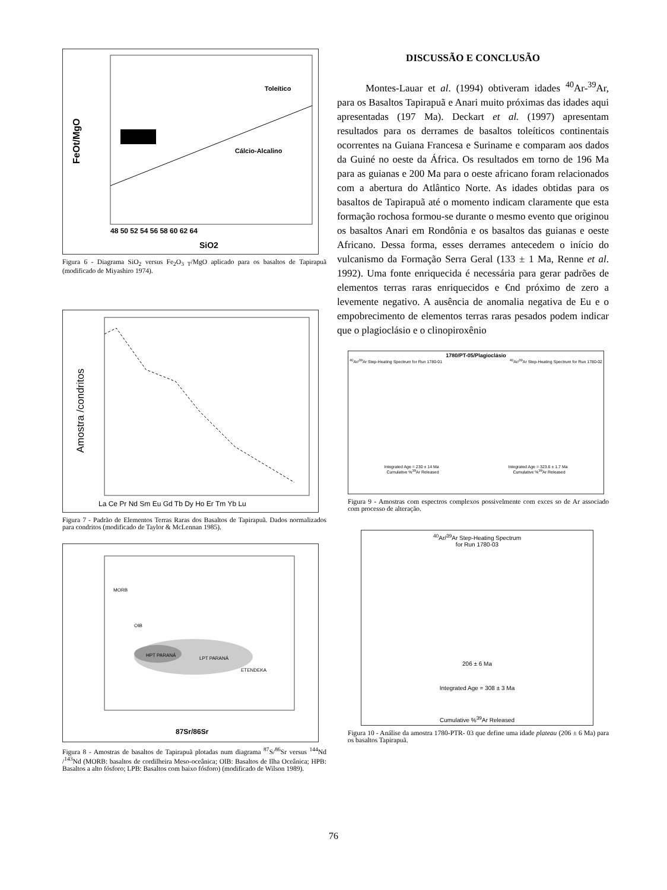FeOt/MgO
Toleítico
Cálcio-Alcalino
SiO2
48 50 52 54 56 58 60 62 64
Figura 6 - Diagrama SiO<sub>2</sub> versus Fe<sub>2</sub>O<sub>3 T</sub>/MgO aplicado para os basaltos de Tapirapuã (modificado de Miyashiro 1974).
Amostra /condritos
La Ce Pr Nd Sm Eu Gd Tb Dy Ho Er Tm Yb Lu
Figura 7 - Padrão de Elementos Terras Raras dos Basaltos de Tapirapuã. Dados normalizados para condritos (modificado de Taylor & McLennan 1985).
MORB
OIB
HPT PARANÁ
LPT PARANÁ
ETENDEKA
87Sr/86Sr
Figura 8 - Amostras de basaltos de Tapirapuã plotadas num diagrama <sup>87</sup>S/<sup>86</sup>Sr versus <sup>144</sup>Nd /<sup>143</sup>Nd (MORB: basaltos de cordilheira Meso-oceânica; OIB: Basaltos de Ilha Oceânica; HPB: Basaltos a alto fósforo; LPB: Basaltos com baixo fósforo) (modificado de Wilson 1989).
DISCUSSÃO E CONCLUSÃO
Montes-Lauar et al. (1994) obtiveram idades <sup>40</sup>Ar-<sup>39</sup>Ar, para os Basaltos Tapirapuã e Anari muito próximas das idades aqui apresentadas (197 Ma). Deckart et al. (1997) apresentam resultados para os derrames de basaltos toleíticos continentais ocorrentes na Guiana Francesa e Suriname e comparam aos dados da Guiné no oeste da África. Os resultados em torno de 196 Ma para as guianas e 200 Ma para o oeste africano foram relacionados com a abertura do Atlântico Norte. As idades obtidas para os basaltos de Tapirapuã até o momento indicam claramente que esta formação rochosa formou-se durante o mesmo evento que originou os basaltos Anari em Rondônia e os basaltos das guianas e oeste Africano. Dessa forma, esses derrames antecedem o início do vulcanismo da Formação Serra Geral (133 ± 1 Ma, Renne et al. 1992). Uma fonte enriquecida é necessária para gerar padrões de elementos terras raras enriquecidos e €nd próximo de zero a levemente negativo. A ausência de anomalia negativa de Eu e o empobrecimento de elementos terras raras pesados podem indicar que o plagioclásio e o clinopiroxênio
1780/PT-05/Plagioclásio
<sup>40</sup>Ar/<sup>39</sup>Ar Step-Heating Spectrum for Run 1780-01 <sup>40</sup>Ar/<sup>39</sup>Ar Step-Heating Spectrum for Run 1780-02
Integrated Age = 230 ± 14 Ma Integrated Age = 323.6 ± 1.7 Ma
Cumulative %<sup>39</sup>Ar Released Cumulative %<sup>39</sup>Ar Released
Figura 9 - Amostras com espectros complexos possivelmente com exces so de Ar associado com processo de alteração.
<sup>40</sup>Ar/<sup>39</sup>Ar Step-Heating Spectrum
for Run 1780-03
206 ± 6 Ma
Integrated Age = 308 ± 3 Ma
Cumulative %<sup>39</sup>Ar Released
Figura 10 - Análise da amostra 1780-PTR- 03 que define uma idade plateau (206 ± 6 Ma) para os basaltos Tapirapuã.
76